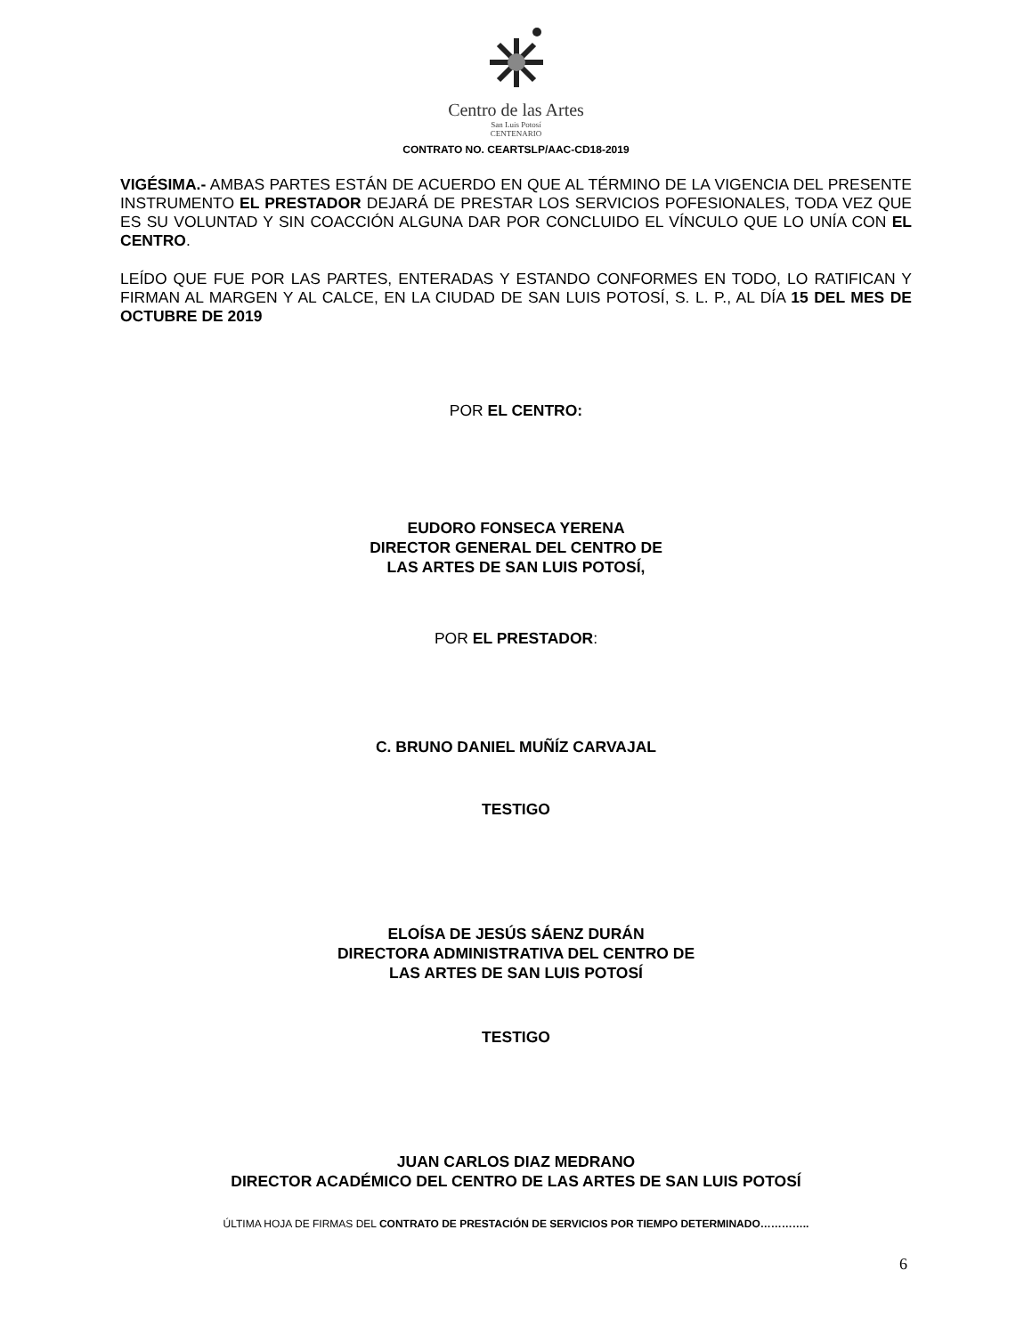Centro de las Artes
San Luis Potosí
CENTENARIO
CONTRATO NO. CEARTSLP/AAC-CD18-2019
VIGÉSIMA.- AMBAS PARTES ESTÁN DE ACUERDO EN QUE AL TÉRMINO DE LA VIGENCIA DEL PRESENTE INSTRUMENTO EL PRESTADOR DEJARÁ DE PRESTAR LOS SERVICIOS POFESIONALES, TODA VEZ QUE ES SU VOLUNTAD Y SIN COACCIÓN ALGUNA DAR POR CONCLUIDO EL VÍNCULO QUE LO UNÍA CON EL CENTRO.
LEÍDO QUE FUE POR LAS PARTES, ENTERADAS Y ESTANDO CONFORMES EN TODO, LO RATIFICAN Y FIRMAN AL MARGEN Y AL CALCE, EN LA CIUDAD DE SAN LUIS POTOSÍ, S. L. P., AL DÍA 15 DEL MES DE OCTUBRE DE 2019
POR EL CENTRO:
EUDORO FONSECA YERENA
DIRECTOR GENERAL DEL CENTRO DE
LAS ARTES DE SAN LUIS POTOSÍ,
POR EL PRESTADOR:
C. BRUNO DANIEL MUÑÍZ CARVAJAL
TESTIGO
ELOÍSA DE JESÚS SÁENZ DURÁN
DIRECTORA ADMINISTRATIVA DEL CENTRO DE
LAS ARTES DE SAN LUIS POTOSÍ
TESTIGO
JUAN CARLOS DIAZ MEDRANO
DIRECTOR ACADÉMICO DEL CENTRO DE LAS ARTES DE SAN LUIS POTOSÍ
ÚLTIMA HOJA DE FIRMAS DEL CONTRATO DE PRESTACIÓN DE SERVICIOS POR TIEMPO DETERMINADO…………..
6